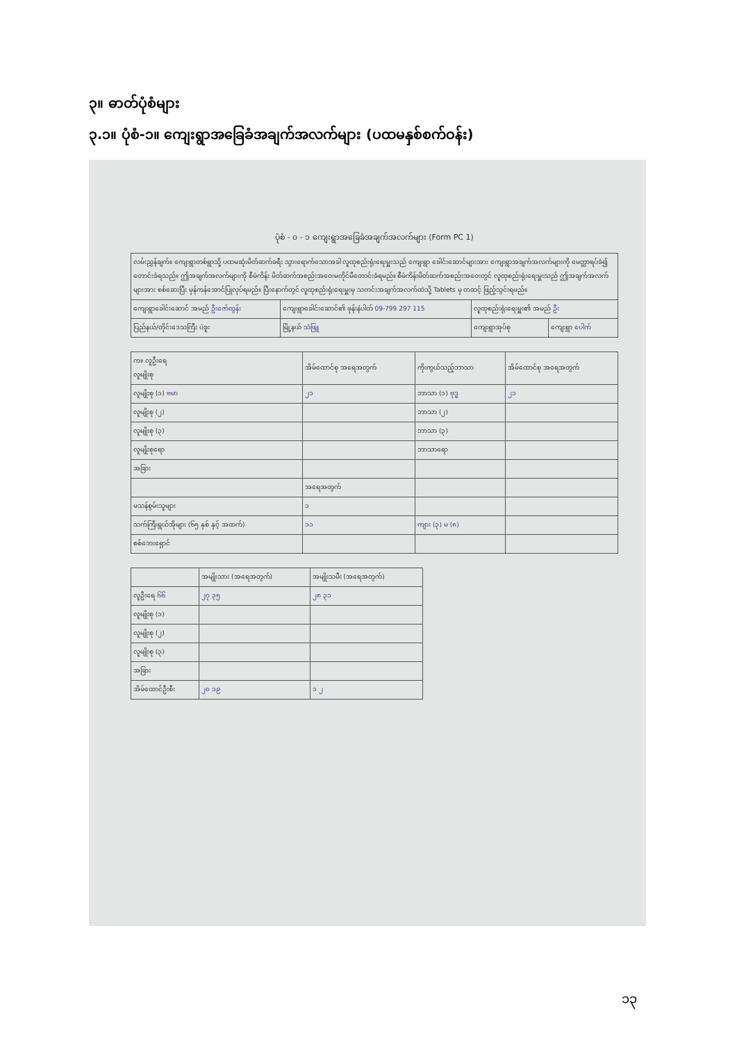၃။ ဓာတ်ပုံစံများ
၃.၁။ ပုံစံ-၁။ ကျေးရွာအခြေခံအချက်အလက်များ (ပထမနှစ်စက်ဝန်း)
ပုံစံ - ၀ - ၁ ကျေးရွာအခြေခံအချက်အလက်များ (Form PC 1)
| လမ်းညွှန်ချက်။ ကျေးရွာတစ်ရွာသို့ ပထမဆုံးမိတ်ဆက်ခရီး သွားရောက်သောအခါ လူထုစည်းရုံးရေးမှူးသည် ကျေးရွာ ခေါင်းဆောင်များအား ကျေးရွာအချက်အလက်များကို မေတ္တာရပ်ခံ၍ တောင်းခံရသည်။ ဤအချက်အလက်များကို စီမံကိန်း မိတ်ဆက်အစည်းအဝေးမတိုင်မီတောင်းခံရမည်။ စီမံကိန်းမိတ်ဆက်အစည်းအဝေးတွင် လူထုစည်းရုံးရေးမှူးသည် ဤအချက်အလက် များအား စစ်ဆေးပြီး မှန်ကန်အောင်ပြုလုပ်ရမည်။ ပြီးနောက်တွင် လူထုစည်းရုံးရေးမှူးမှ သတင်းအချက်အလက်ထဲသို့ Tablets မှ တဆင့် ဖြည့်သွင်းရမည်။ | | | |
| ကျေးရွာခေါင်းဆောင် အမည် ဦးဇော်ထွန်း | ကျေးရွာခေါင်းဆောင်၏ ဖုန်းနံပါတ် 09-799 297 115 | လူထုစည်းရုံးရေးမှူး၏ အမည် ဦး | |
| ပြည်နယ်/တိုင်းဒေသကြီး ပဲခူး | မြို့နယ် သံဖြူ | ကျေးရွာအုပ်စု | ကျေးရွာ ပေါက် |
| က။ လူဦးရေ လူမျိုးစု | အိမ်ထောင်စု အရေအတွက် | ကိုးကွယ်သည့်ဘာသာ | အိမ်ထောင်စု အရေအတွက် |
| --- | --- | --- | --- |
| လူမျိုးစု (၁) ဗမာ | ၂၁ | ဘာသာ (၁) ဗုဒ္ဓ | ၂၁ |
| လူမျိုးစု (၂) | | ဘာသာ (၂) | |
| လူမျိုးစု (၃) | | ဘာသာ (၃) | |
| လူမျိုးစုရော | | ဘာသာရော | |
| အခြား | | | |
| | အရေအတွက် | | |
| မသန်စွမ်းသူများ | ၁ | | |
| သက်ကြီးရွယ်အိုများ (၆၅ နှစ် နှင့် အထက်) | ၁၁ | ကျား (၃) မ (၈) | |
| စစ်ဘေးရှောင် | | | |
| | အမျိုးသား (အရေအတွက်) | အမျိုးသမီး (အရေအတွက်) |
| --- | --- | --- |
| လူဦးရေ ၆၆ | ၂၇ ၃၅ | ၂၈ ၃၁ |
| လူမျိုးစု (၁) | | |
| လူမျိုးစု (၂) | | |
| လူမျိုးစု (၃) | | |
| အခြား | | |
| အိမ်ထောင်ဦးစီး | ၂၀ ၁၉ | ၁ ၂ |
၁၃